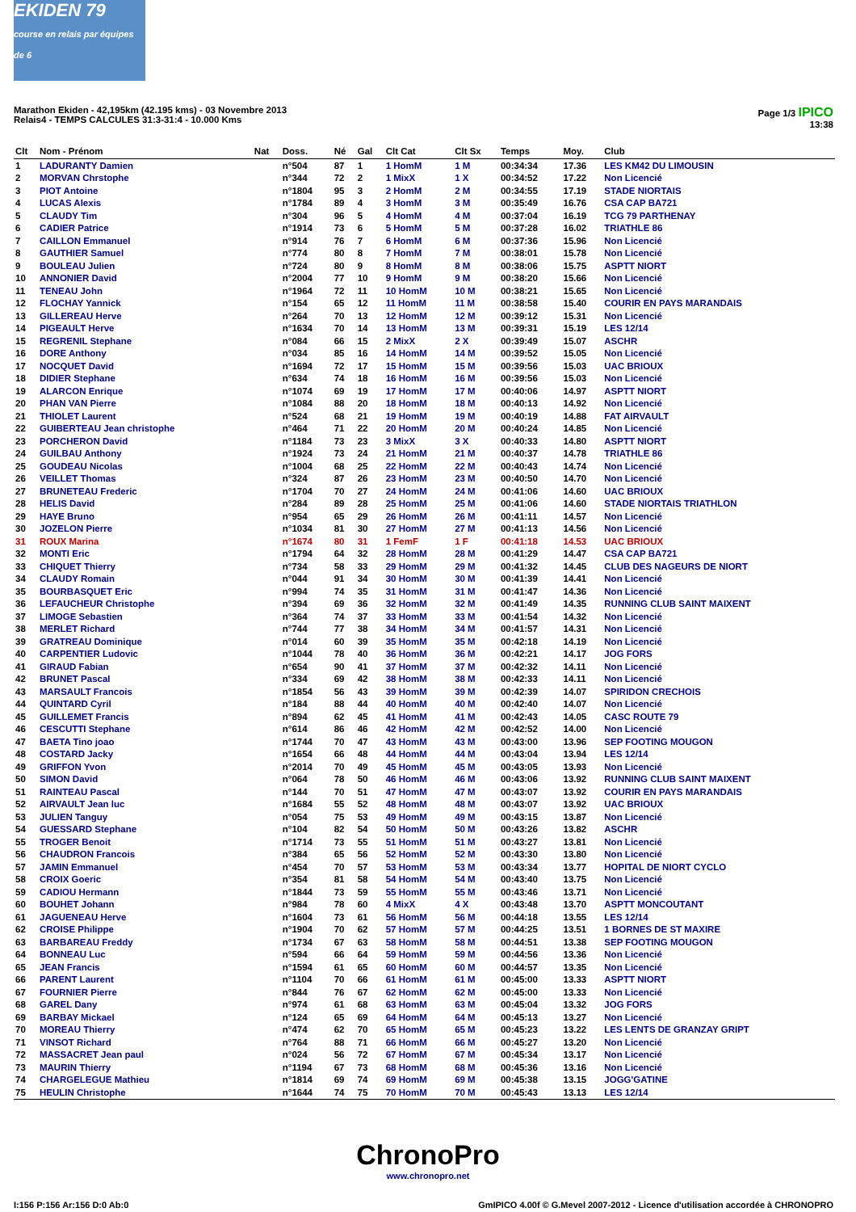EKIDEN 79
course en relais par équipes de 6
Marathon Ekiden - 42,195km (42.195 kms) - 03 Novembre 2013
Relais4 - TEMPS CALCULES 31:3-31:4 - 10.000 Kms
Page 1/3 IPICO
13:38
| Clt | Nom - Prénom | Nat | Doss. | Né | Gal | Clt Cat | Clt Sx | Temps | Moy. | Club |
| --- | --- | --- | --- | --- | --- | --- | --- | --- | --- | --- |
| 1 | LADURANTY Damien | | n°504 | 87 | 1 | 1 HomM | 1 M | 00:34:34 | 17.36 | LES KM42 DU LIMOUSIN |
| 2 | MORVAN Chrstophe | | n°344 | 72 | 2 | 1 MixX | 1 X | 00:34:52 | 17.22 | Non Licencié |
| 3 | PIOT Antoine | | n°1804 | 95 | 3 | 2 HomM | 2 M | 00:34:55 | 17.19 | STADE NIORTAIS |
| 4 | LUCAS Alexis | | n°1784 | 89 | 4 | 3 HomM | 3 M | 00:35:49 | 16.76 | CSA CAP BA721 |
| 5 | CLAUDY Tim | | n°304 | 96 | 5 | 4 HomM | 4 M | 00:37:04 | 16.19 | TCG 79 PARTHENAY |
| 6 | CADIER Patrice | | n°1914 | 73 | 6 | 5 HomM | 5 M | 00:37:28 | 16.02 | TRIATHLE 86 |
| 7 | CAILLON Emmanuel | | n°914 | 76 | 7 | 6 HomM | 6 M | 00:37:36 | 15.96 | Non Licencié |
| 8 | GAUTHIER Samuel | | n°774 | 80 | 8 | 7 HomM | 7 M | 00:38:01 | 15.78 | Non Licencié |
| 9 | BOULEAU Julien | | n°724 | 80 | 9 | 8 HomM | 8 M | 00:38:06 | 15.75 | ASPTT NIORT |
| 10 | ANNONIER David | | n°2004 | 77 | 10 | 9 HomM | 9 M | 00:38:20 | 15.66 | Non Licencié |
| 11 | TENEAU John | | n°1964 | 72 | 11 | 10 HomM | 10 M | 00:38:21 | 15.65 | Non Licencié |
| 12 | FLOCHAY Yannick | | n°154 | 65 | 12 | 11 HomM | 11 M | 00:38:58 | 15.40 | COURIR EN PAYS MARANDAIS |
| 13 | GILLEREAU Herve | | n°264 | 70 | 13 | 12 HomM | 12 M | 00:39:12 | 15.31 | Non Licencié |
| 14 | PIGEAULT Herve | | n°1634 | 70 | 14 | 13 HomM | 13 M | 00:39:31 | 15.19 | LES 12/14 |
| 15 | REGRENIL Stephane | | n°084 | 66 | 15 | 2 MixX | 2 X | 00:39:49 | 15.07 | ASCHR |
| 16 | DORE Anthony | | n°034 | 85 | 16 | 14 HomM | 14 M | 00:39:52 | 15.05 | Non Licencié |
| 17 | NOCQUET David | | n°1694 | 72 | 17 | 15 HomM | 15 M | 00:39:56 | 15.03 | UAC BRIOUX |
| 18 | DIDIER Stephane | | n°634 | 74 | 18 | 16 HomM | 16 M | 00:39:56 | 15.03 | Non Licencié |
| 19 | ALARCON Enrique | | n°1074 | 69 | 19 | 17 HomM | 17 M | 00:40:06 | 14.97 | ASPTT NIORT |
| 20 | PHAN VAN Pierre | | n°1084 | 88 | 20 | 18 HomM | 18 M | 00:40:13 | 14.92 | Non Licencié |
| 21 | THIOLET Laurent | | n°524 | 68 | 21 | 19 HomM | 19 M | 00:40:19 | 14.88 | FAT AIRVAULT |
| 22 | GUIBERTEAU Jean christophe | | n°464 | 71 | 22 | 20 HomM | 20 M | 00:40:24 | 14.85 | Non Licencié |
| 23 | PORCHERON David | | n°1184 | 73 | 23 | 3 MixX | 3 X | 00:40:33 | 14.80 | ASPTT NIORT |
| 24 | GUILBAU Anthony | | n°1924 | 73 | 24 | 21 HomM | 21 M | 00:40:37 | 14.78 | TRIATHLE 86 |
| 25 | GOUDEAU Nicolas | | n°1004 | 68 | 25 | 22 HomM | 22 M | 00:40:43 | 14.74 | Non Licencié |
| 26 | VEILLET Thomas | | n°324 | 87 | 26 | 23 HomM | 23 M | 00:40:50 | 14.70 | Non Licencié |
| 27 | BRUNETEAU Frederic | | n°1704 | 70 | 27 | 24 HomM | 24 M | 00:41:06 | 14.60 | UAC BRIOUX |
| 28 | HELIS David | | n°284 | 89 | 28 | 25 HomM | 25 M | 00:41:06 | 14.60 | STADE NIORTAIS TRIATHLON |
| 29 | HAYE Bruno | | n°954 | 65 | 29 | 26 HomM | 26 M | 00:41:11 | 14.57 | Non Licencié |
| 30 | JOZELON Pierre | | n°1034 | 81 | 30 | 27 HomM | 27 M | 00:41:13 | 14.56 | Non Licencié |
| 31 | ROUX Marina | | n°1674 | 80 | 31 | 1 FemF | 1 F | 00:41:18 | 14.53 | UAC BRIOUX |
| 32 | MONTI Eric | | n°1794 | 64 | 32 | 28 HomM | 28 M | 00:41:29 | 14.47 | CSA CAP BA721 |
| 33 | CHIQUET Thierry | | n°734 | 58 | 33 | 29 HomM | 29 M | 00:41:32 | 14.45 | CLUB DES NAGEURS DE NIORT |
| 34 | CLAUDY Romain | | n°044 | 91 | 34 | 30 HomM | 30 M | 00:41:39 | 14.41 | Non Licencié |
| 35 | BOURBASQUET Eric | | n°994 | 74 | 35 | 31 HomM | 31 M | 00:41:47 | 14.36 | Non Licencié |
| 36 | LEFAUCHEUR Christophe | | n°394 | 69 | 36 | 32 HomM | 32 M | 00:41:49 | 14.35 | RUNNING CLUB SAINT MAIXENT |
| 37 | LIMOGE Sebastien | | n°364 | 74 | 37 | 33 HomM | 33 M | 00:41:54 | 14.32 | Non Licencié |
| 38 | MERLET Richard | | n°744 | 77 | 38 | 34 HomM | 34 M | 00:41:57 | 14.31 | Non Licencié |
| 39 | GRATREAU Dominique | | n°014 | 60 | 39 | 35 HomM | 35 M | 00:42:18 | 14.19 | Non Licencié |
| 40 | CARPENTIER Ludovic | | n°1044 | 78 | 40 | 36 HomM | 36 M | 00:42:21 | 14.17 | JOG FORS |
| 41 | GIRAUD Fabian | | n°654 | 90 | 41 | 37 HomM | 37 M | 00:42:32 | 14.11 | Non Licencié |
| 42 | BRUNET Pascal | | n°334 | 69 | 42 | 38 HomM | 38 M | 00:42:33 | 14.11 | Non Licencié |
| 43 | MARSAULT Francois | | n°1854 | 56 | 43 | 39 HomM | 39 M | 00:42:39 | 14.07 | SPIRIDON CRECHOIS |
| 44 | QUINTARD Cyril | | n°184 | 88 | 44 | 40 HomM | 40 M | 00:42:40 | 14.07 | Non Licencié |
| 45 | GUILLEMET Francis | | n°894 | 62 | 45 | 41 HomM | 41 M | 00:42:43 | 14.05 | CASC ROUTE 79 |
| 46 | CESCUTTI Stephane | | n°614 | 86 | 46 | 42 HomM | 42 M | 00:42:52 | 14.00 | Non Licencié |
| 47 | BAETA Tino joao | | n°1744 | 70 | 47 | 43 HomM | 43 M | 00:43:00 | 13.96 | SEP FOOTING MOUGON |
| 48 | COSTARD Jacky | | n°1654 | 66 | 48 | 44 HomM | 44 M | 00:43:04 | 13.94 | LES 12/14 |
| 49 | GRIFFON Yvon | | n°2014 | 70 | 49 | 45 HomM | 45 M | 00:43:05 | 13.93 | Non Licencié |
| 50 | SIMON David | | n°064 | 78 | 50 | 46 HomM | 46 M | 00:43:06 | 13.92 | RUNNING CLUB SAINT MAIXENT |
| 51 | RAINTEAU Pascal | | n°144 | 70 | 51 | 47 HomM | 47 M | 00:43:07 | 13.92 | COURIR EN PAYS MARANDAIS |
| 52 | AIRVAULT Jean luc | | n°1684 | 55 | 52 | 48 HomM | 48 M | 00:43:07 | 13.92 | UAC BRIOUX |
| 53 | JULIEN Tanguy | | n°054 | 75 | 53 | 49 HomM | 49 M | 00:43:15 | 13.87 | Non Licencié |
| 54 | GUESSARD Stephane | | n°104 | 82 | 54 | 50 HomM | 50 M | 00:43:26 | 13.82 | ASCHR |
| 55 | TROGER Benoit | | n°1714 | 73 | 55 | 51 HomM | 51 M | 00:43:27 | 13.81 | Non Licencié |
| 56 | CHAUDRON Francois | | n°384 | 65 | 56 | 52 HomM | 52 M | 00:43:30 | 13.80 | Non Licencié |
| 57 | JAMIN Emmanuel | | n°454 | 70 | 57 | 53 HomM | 53 M | 00:43:34 | 13.77 | HOPITAL DE NIORT CYCLO |
| 58 | CROIX Goeric | | n°354 | 81 | 58 | 54 HomM | 54 M | 00:43:40 | 13.75 | Non Licencié |
| 59 | CADIOU Hermann | | n°1844 | 73 | 59 | 55 HomM | 55 M | 00:43:46 | 13.71 | Non Licencié |
| 60 | BOUHET Johann | | n°984 | 78 | 60 | 4 MixX | 4 X | 00:43:48 | 13.70 | ASPTT MONCOUTANT |
| 61 | JAGUENEAU Herve | | n°1604 | 73 | 61 | 56 HomM | 56 M | 00:44:18 | 13.55 | LES 12/14 |
| 62 | CROISE Philippe | | n°1904 | 70 | 62 | 57 HomM | 57 M | 00:44:25 | 13.51 | 1 BORNES DE ST MAXIRE |
| 63 | BARBAREAU Freddy | | n°1734 | 67 | 63 | 58 HomM | 58 M | 00:44:51 | 13.38 | SEP FOOTING MOUGON |
| 64 | BONNEAU Luc | | n°594 | 66 | 64 | 59 HomM | 59 M | 00:44:56 | 13.36 | Non Licencié |
| 65 | JEAN Francis | | n°1594 | 61 | 65 | 60 HomM | 60 M | 00:44:57 | 13.35 | Non Licencié |
| 66 | PARENT Laurent | | n°1104 | 70 | 66 | 61 HomM | 61 M | 00:45:00 | 13.33 | ASPTT NIORT |
| 67 | FOURNIER Pierre | | n°844 | 76 | 67 | 62 HomM | 62 M | 00:45:00 | 13.33 | Non Licencié |
| 68 | GAREL Dany | | n°974 | 61 | 68 | 63 HomM | 63 M | 00:45:04 | 13.32 | JOG FORS |
| 69 | BARBAY Mickael | | n°124 | 65 | 69 | 64 HomM | 64 M | 00:45:13 | 13.27 | Non Licencié |
| 70 | MOREAU Thierry | | n°474 | 62 | 70 | 65 HomM | 65 M | 00:45:23 | 13.22 | LES LENTS DE GRANZAY GRIPT |
| 71 | VINSOT Richard | | n°764 | 88 | 71 | 66 HomM | 66 M | 00:45:27 | 13.20 | Non Licencié |
| 72 | MASSACRET Jean paul | | n°024 | 56 | 72 | 67 HomM | 67 M | 00:45:34 | 13.17 | Non Licencié |
| 73 | MAURIN Thierry | | n°1194 | 67 | 73 | 68 HomM | 68 M | 00:45:36 | 13.16 | Non Licencié |
| 74 | CHARGELEGUE Mathieu | | n°1814 | 69 | 74 | 69 HomM | 69 M | 00:45:38 | 13.15 | JOGG'GATINE |
| 75 | HEULIN Christophe | | n°1644 | 74 | 75 | 70 HomM | 70 M | 00:45:43 | 13.13 | LES 12/14 |
ChronoPro
www.chronopro.net
I:156 P:156 Ar:156 D:0 Ab:0 GmIPICO 4.00f © G.Mevel 2007-2012 - Licence d'utilisation accordée à CHRONOPRO